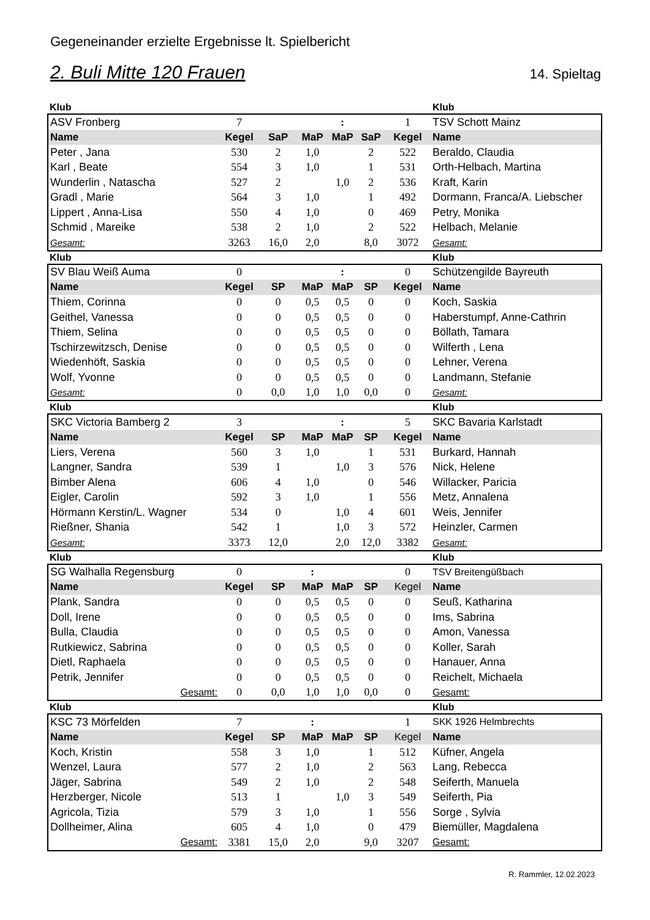Gegeneinander erzielte Ergebnisse lt. Spielbericht
2. Buli Mitte 120 Frauen 14. Spieltag
| Klub | | | | | | | Klub |
| ASV Fronberg | 7 | | | : | | 1 | TSV Schott Mainz |
| Name | Kegel | SaP | MaP | MaP | SaP | Kegel | Name |
| Peter , Jana | 530 | 2 | 1,0 | | 2 | 522 | Beraldo, Claudia |
| Karl , Beate | 554 | 3 | 1,0 | | 1 | 531 | Orth-Helbach, Martina |
| Wunderlin , Natascha | 527 | 2 | | 1,0 | 2 | 536 | Kraft, Karin |
| Gradl , Marie | 564 | 3 | 1,0 | | 1 | 492 | Dormann, Franca/A. Liebscher |
| Lippert , Anna-Lisa | 550 | 4 | 1,0 | | 0 | 469 | Petry, Monika |
| Schmid , Mareike | 538 | 2 | 1,0 | | 2 | 522 | Helbach, Melanie |
| Gesamt: | 3263 | 16,0 | 2,0 | | 8,0 | 3072 | Gesamt: |
| Klub | | | | | | | Klub |
| SV Blau Weiß Auma | 0 | | | : | | 0 | Schützengilde Bayreuth |
| Name | Kegel | SP | MaP | MaP | SP | Kegel | Name |
| Thiem, Corinna | 0 | 0 | 0,5 | 0,5 | 0 | 0 | Koch, Saskia |
| Geithel, Vanessa | 0 | 0 | 0,5 | 0,5 | 0 | 0 | Haberstumpf, Anne-Cathrin |
| Thiem, Selina | 0 | 0 | 0,5 | 0,5 | 0 | 0 | Böllath, Tamara |
| Tschirzewitzsch, Denise | 0 | 0 | 0,5 | 0,5 | 0 | 0 | Wilferth , Lena |
| Wiedenhöft, Saskia | 0 | 0 | 0,5 | 0,5 | 0 | 0 | Lehner, Verena |
| Wolf, Yvonne | 0 | 0 | 0,5 | 0,5 | 0 | 0 | Landmann, Stefanie |
| Gesamt: | 0 | 0,0 | 1,0 | 1,0 | 0,0 | 0 | Gesamt: |
| Klub | | | | | | | Klub |
| SKC Victoria Bamberg 2 | 3 | | | : | | 5 | SKC Bavaria Karlstadt |
| Name | Kegel | SP | MaP | MaP | SP | Kegel | Name |
| Liers, Verena | 560 | 3 | 1,0 | | 1 | 531 | Burkard, Hannah |
| Langner, Sandra | 539 | 1 | | 1,0 | 3 | 576 | Nick, Helene |
| Bimber Alena | 606 | 4 | 1,0 | | 0 | 546 | Willacker, Paricia |
| Eigler, Carolin | 592 | 3 | 1,0 | | 1 | 556 | Metz, Annalena |
| Hörmann Kerstin/L. Wagner | 534 | 0 | | 1,0 | 4 | 601 | Weis, Jennifer |
| Rießner, Shania | 542 | 1 | | 1,0 | 3 | 572 | Heinzler, Carmen |
| Gesamt: | 3373 | 12,0 | | 2,0 | 12,0 | 3382 | Gesamt: |
| Klub | | | | | | | Klub |
| SG Walhalla Regensburg | 0 | | : | | | 0 | TSV Breitengüßbach |
| Name | Kegel | SP | MaP | MaP | SP | Kegel | Name |
| Plank, Sandra | 0 | 0 | 0,5 | 0,5 | 0 | 0 | Seuß, Katharina |
| Doll, Irene | 0 | 0 | 0,5 | 0,5 | 0 | 0 | Ims, Sabrina |
| Bulla, Claudia | 0 | 0 | 0,5 | 0,5 | 0 | 0 | Amon, Vanessa |
| Rutkiewicz, Sabrina | 0 | 0 | 0,5 | 0,5 | 0 | 0 | Koller, Sarah |
| Dietl, Raphaela | 0 | 0 | 0,5 | 0,5 | 0 | 0 | Hanauer, Anna |
| Petrik, Jennifer | 0 | 0 | 0,5 | 0,5 | 0 | 0 | Reichelt, Michaela |
| Gesamt: | 0 | 0,0 | 1,0 | 1,0 | 0,0 | 0 | Gesamt: |
| Klub | | | | | | | Klub |
| KSC 73 Mörfelden | 7 | | : | | | 1 | SKK 1926 Helmbrechts |
| Name | Kegel | SP | MaP | MaP | SP | Kegel | Name |
| Koch, Kristin | 558 | 3 | 1,0 | | 1 | 512 | Küfner, Angela |
| Wenzel, Laura | 577 | 2 | 1,0 | | 2 | 563 | Lang, Rebecca |
| Jäger, Sabrina | 549 | 2 | 1,0 | | 2 | 548 | Seiferth, Manuela |
| Herzberger, Nicole | 513 | 1 | | 1,0 | 3 | 549 | Seiferth, Pia |
| Agricola, Tizia | 579 | 3 | 1,0 | | 1 | 556 | Sorge , Sylvia |
| Dollheimer, Alina | 605 | 4 | 1,0 | | 0 | 479 | Biemüller, Magdalena |
| Gesamt: | 3381 | 15,0 | 2,0 | | 9,0 | 3207 | Gesamt: |
R. Rammler, 12.02.2023